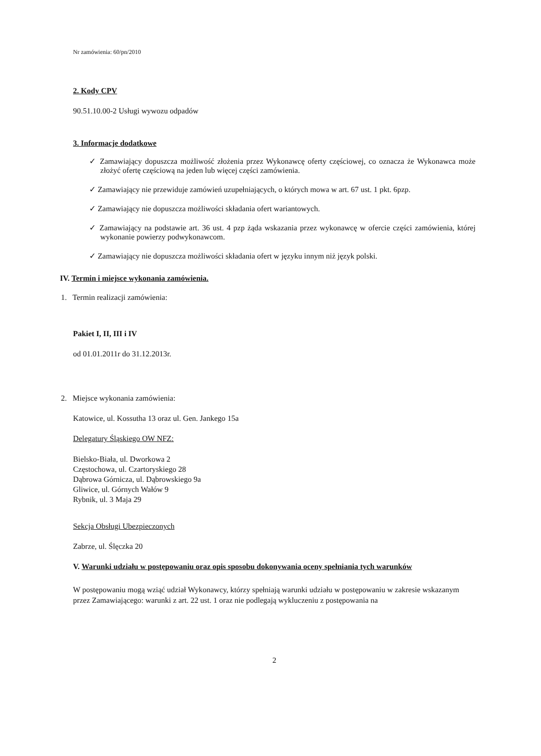Nr zamówienia: 60/pn/2010
2. Kody CPV
90.51.10.00-2 Usługi wywozu odpadów
3. Informacje dodatkowe
✓ Zamawiający dopuszcza możliwość złożenia przez Wykonawcę oferty częściowej, co oznacza że Wykonawca może złożyć ofertę częściową na jeden lub więcej części zamówienia.
✓ Zamawiający nie przewiduje zamówień uzupełniających, o których mowa w art. 67 ust. 1 pkt. 6pzp.
✓ Zamawiający nie dopuszcza możliwości składania ofert wariantowych.
✓ Zamawiający na podstawie art. 36 ust. 4 pzp żąda wskazania przez wykonawcę w ofercie części zamówienia, której wykonanie powierzy podwykonawcom.
✓ Zamawiający nie dopuszcza możliwości składania ofert w języku innym niż język polski.
IV. Termin i miejsce wykonania zamówienia.
1. Termin realizacji zamówienia:
Pakiet I, II, III i IV
od 01.01.2011r do 31.12.2013r.
2. Miejsce wykonania zamówienia:
Katowice, ul. Kossutha 13 oraz ul. Gen. Jankego 15a
Delegatury Śląskiego OW NFZ:
Bielsko-Biała, ul. Dworkowa 2
Częstochowa, ul. Czartoryskiego 28
Dąbrowa Górnicza, ul. Dąbrowskiego 9a
Gliwice, ul. Górnych Wałów 9
Rybnik, ul. 3 Maja 29
Sekcja Obsługi Ubezpieczonych
Zabrze, ul. Ślęczka 20
V. Warunki udziału w postępowaniu oraz opis sposobu dokonywania oceny spełniania tych warunków
W postępowaniu mogą wziąć udział Wykonawcy, którzy spełniają warunki udziału w postępowaniu w zakresie wskazanym przez Zamawiającego: warunki z art. 22 ust. 1 oraz nie podlegają wykluczeniu z postępowania na
2